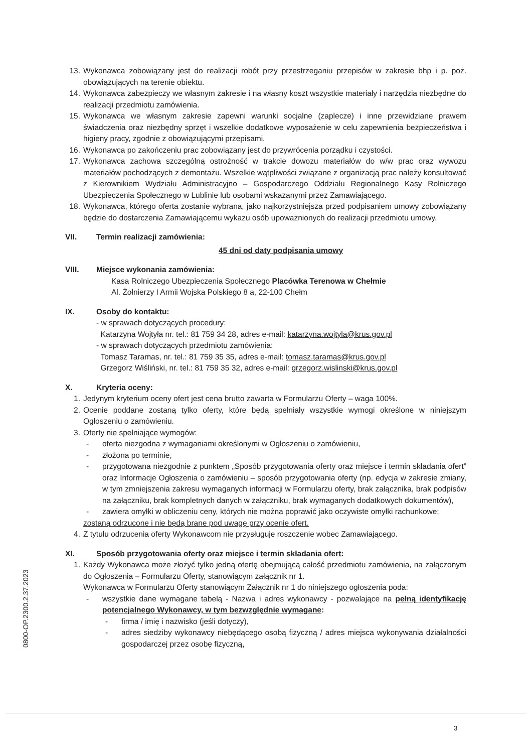13. Wykonawca zobowiązany jest do realizacji robót przy przestrzeganiu przepisów w zakresie bhp i p. poż. obowiązujących na terenie obiektu.
14. Wykonawca zabezpieczy we własnym zakresie i na własny koszt wszystkie materiały i narzędzia niezbędne do realizacji przedmiotu zamówienia.
15. Wykonawca we własnym zakresie zapewni warunki socjalne (zaplecze) i inne przewidziane prawem świadczenia oraz niezbędny sprzęt i wszelkie dodatkowe wyposażenie w celu zapewnienia bezpieczeństwa i higieny pracy, zgodnie z obowiązującymi przepisami.
16. Wykonawca po zakończeniu prac zobowiązany jest do przywrócenia porządku i czystości.
17. Wykonawca zachowa szczególną ostrożność w trakcie dowozu materiałów do w/w prac oraz wywozu materiałów pochodzących z demontażu. Wszelkie wątpliwości związane z organizacją prac należy konsultować z Kierownikiem Wydziału Administracyjno – Gospodarczego Oddziału Regionalnego Kasy Rolniczego Ubezpieczenia Społecznego w Lublinie lub osobami wskazanymi przez Zamawiającego.
18. Wykonawca, którego oferta zostanie wybrana, jako najkorzystniejsza przed podpisaniem umowy zobowiązany będzie do dostarczenia Zamawiającemu wykazu osób upoważnionych do realizacji przedmiotu umowy.
VII. Termin realizacji zamówienia:
45 dni od daty podpisania umowy
VIII. Miejsce wykonania zamówienia:
Kasa Rolniczego Ubezpieczenia Społecznego Placówka Terenowa w Chełmie
Al. Żołnierzy I Armii Wojska Polskiego 8 a, 22-100 Chełm
IX. Osoby do kontaktu:
- w sprawach dotyczących procedury:
Katarzyna Wojtyła nr. tel.: 81 759 34 28, adres e-mail: katarzyna.wojtyla@krus.gov.pl
- w sprawach dotyczących przedmiotu zamówienia:
Tomasz Taramas, nr. tel.: 81 759 35 35, adres e-mail: tomasz.taramas@krus.gov.pl
Grzegorz Wiśliński, nr. tel.: 81 759 35 32, adres e-mail: grzegorz.wislinski@krus.gov.pl
X. Kryteria oceny:
1. Jedynym kryterium oceny ofert jest cena brutto zawarta w Formularzu Oferty – waga 100%.
2. Ocenie poddane zostaną tylko oferty, które będą spełniały wszystkie wymogi określone w niniejszym Ogłoszeniu o zamówieniu.
3. Oferty nie spełniające wymogów:
- oferta niezgodna z wymaganiami określonymi w Ogłoszeniu o zamówieniu,
- złożona po terminie,
- przygotowana niezgodnie z punktem „Sposób przygotowania oferty oraz miejsce i termin składania ofert” oraz Informacje Ogłoszenia o zamówieniu – sposób przygotowania oferty (np. edycja w zakresie zmiany, w tym zmniejszenia zakresu wymaganych informacji w Formularzu oferty, brak załącznika, brak podpisów na załączniku, brak kompletnych danych w załączniku, brak wymaganych dodatkowych dokumentów),
- zawiera omyłki w obliczeniu ceny, których nie można poprawić jako oczywiste omyłki rachunkowe;
zostaną odrzucone i nie będą brane pod uwagę przy ocenie ofert.
4. Z tytułu odrzucenia oferty Wykonawcom nie przysługuje roszczenie wobec Zamawiającego.
XI. Sposób przygotowania oferty oraz miejsce i termin składania ofert:
1. Każdy Wykonawca może złożyć tylko jedną ofertę obejmującą całość przedmiotu zamówienia, na załączonym do Ogłoszenia – Formularzu Oferty, stanowiącym załącznik nr 1.
Wykonawca w Formularzu Oferty stanowiącym Załącznik nr 1 do niniejszego ogłoszenia poda:
- wszystkie dane wymagane tabelą - Nazwa i adres wykonawcy - pozwalające na pełną identyfikację potencjalnego Wykonawcy, w tym bezwzględnie wymagane:
- firma / imię i nazwisko (jeśli dotyczy),
- adres siedziby wykonawcy niebędącego osobą fizyczną / adres miejsca wykonywania działalności gospodarczej przez osobę fizyczną,
0800-OP.2300.2.37.2023
3